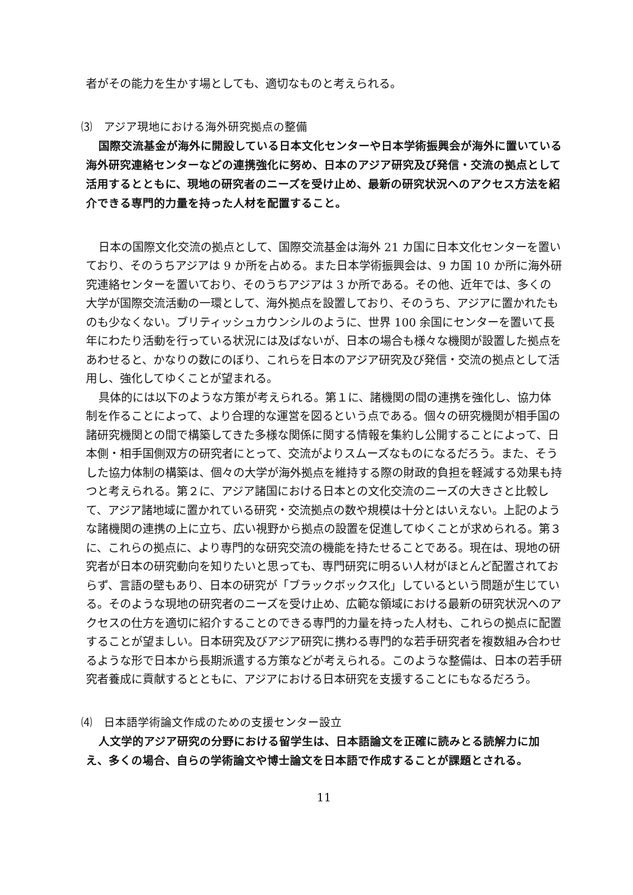者がその能力を生かす場としても、適切なものと考えられる。
⑶　アジア現地における海外研究拠点の整備
国際交流基金が海外に開設している日本文化センターや日本学術振興会が海外に置いている海外研究連絡センターなどの連携強化に努め、日本のアジア研究及び発信・交流の拠点として活用するとともに、現地の研究者のニーズを受け止め、最新の研究状況へのアクセス方法を紹介できる専門的力量を持った人材を配置すること。
日本の国際文化交流の拠点として、国際交流基金は海外 21 カ国に日本文化センターを置いており、そのうちアジアは 9 か所を占める。また日本学術振興会は、9 カ国 10 か所に海外研究連絡センターを置いており、そのうちアジアは 3 か所である。その他、近年では、多くの大学が国際交流活動の一環として、海外拠点を設置しており、そのうち、アジアに置かれたものも少なくない。ブリティッシュカウンシルのように、世界 100 余国にセンターを置いて長年にわたり活動を行っている状況には及ばないが、日本の場合も様々な機関が設置した拠点をあわせると、かなりの数にのぼり、これらを日本のアジア研究及び発信・交流の拠点として活用し、強化してゆくことが望まれる。
具体的には以下のような方策が考えられる。第１に、諸機関の間の連携を強化し、協力体制を作ることによって、より合理的な運営を図るという点である。個々の研究機関が相手国の諸研究機関との間で構築してきた多様な関係に関する情報を集約し公開することによって、日本側・相手国側双方の研究者にとって、交流がよりスムーズなものになるだろう。また、そうした協力体制の構築は、個々の大学が海外拠点を維持する際の財政的負担を軽減する効果も持つと考えられる。第２に、アジア諸国における日本との文化交流のニーズの大きさと比較して、アジア諸地域に置かれている研究・交流拠点の数や規模は十分とはいえない。上記のような諸機関の連携の上に立ち、広い視野から拠点の設置を促進してゆくことが求められる。第３に、これらの拠点に、より専門的な研究交流の機能を持たせることである。現在は、現地の研究者が日本の研究動向を知りたいと思っても、専門研究に明るい人材がほとんど配置されておらず、言語の壁もあり、日本の研究が「ブラックボックス化」しているという問題が生じている。そのような現地の研究者のニーズを受け止め、広範な領域における最新の研究状況へのアクセスの仕方を適切に紹介することのできる専門的力量を持った人材も、これらの拠点に配置することが望ましい。日本研究及びアジア研究に携わる専門的な若手研究者を複数組み合わせるような形で日本から長期派遣する方策などが考えられる。このような整備は、日本の若手研究者養成に貢献するとともに、アジアにおける日本研究を支援することにもなるだろう。
⑷　日本語学術論文作成のための支援センター設立
人文学的アジア研究の分野における留学生は、日本語論文を正確に読みとる読解力に加え、多くの場合、自らの学術論文や博士論文を日本語で作成することが課題とされる。
11